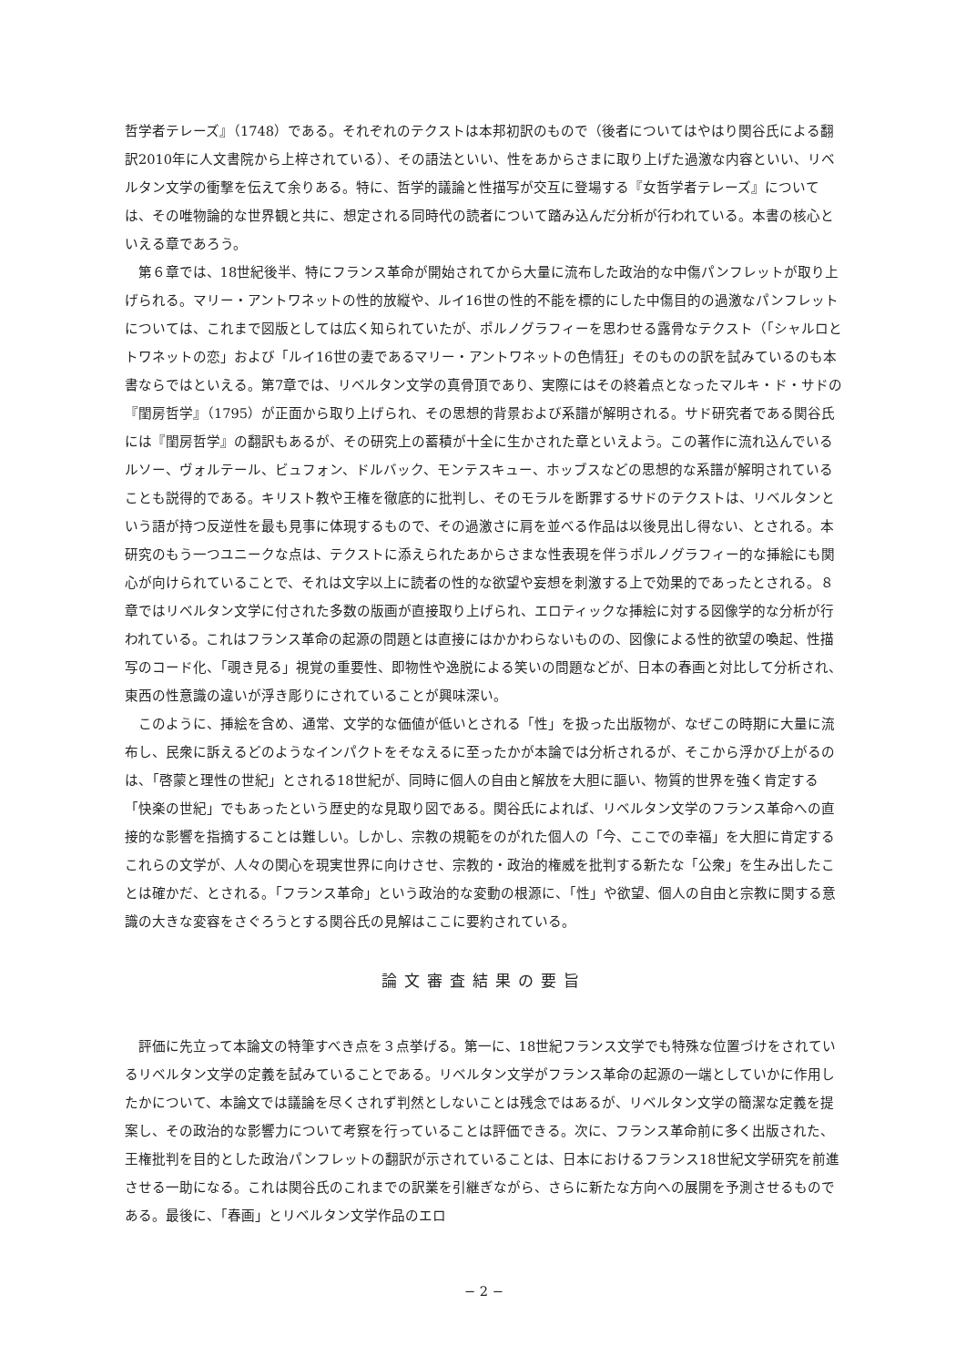哲学者テレーズ』（1748）である。それぞれのテクストは本邦初訳のもので（後者についてはやはり関谷氏による翻訳2010年に人文書院から上梓されている）、その語法といい、性をあからさまに取り上げた過激な内容といい、リベルタン文学の衝撃を伝えて余りある。特に、哲学的議論と性描写が交互に登場する『女哲学者テレーズ』については、その唯物論的な世界観と共に、想定される同時代の読者について踏み込んだ分析が行われている。本書の核心といえる章であろう。
第６章では、18世紀後半、特にフランス革命が開始されてから大量に流布した政治的な中傷パンフレットが取り上げられる。マリー・アントワネットの性的放縦や、ルイ16世の性的不能を標的にした中傷目的の過激なパンフレットについては、これまで図版としては広く知られていたが、ポルノグラフィーを思わせる露骨なテクスト（「シャルロとトワネットの恋」および「ルイ16世の妻であるマリー・アントワネットの色情狂」そのものの訳を試みているのも本書ならではといえる。第7章では、リベルタン文学の真骨頂であり、実際にはその終着点となったマルキ・ド・サドの『閨房哲学』（1795）が正面から取り上げられ、その思想的背景および系譜が解明される。サド研究者である関谷氏には『閨房哲学』の翻訳もあるが、その研究上の蓄積が十全に生かされた章といえよう。この著作に流れ込んでいるルソー、ヴォルテール、ビュフォン、ドルバック、モンテスキュー、ホッブスなどの思想的な系譜が解明されていることも説得的である。キリスト教や王権を徹底的に批判し、そのモラルを断罪するサドのテクストは、リベルタンという語が持つ反逆性を最も見事に体現するもので、その過激さに肩を並べる作品は以後見出し得ない、とされる。本研究のもう一つユニークな点は、テクストに添えられたあからさまな性表現を伴うポルノグラフィー的な挿絵にも関心が向けられていることで、それは文字以上に読者の性的な欲望や妄想を刺激する上で効果的であったとされる。８章ではリベルタン文学に付された多数の版画が直接取り上げられ、エロティックな挿絵に対する図像学的な分析が行われている。これはフランス革命の起源の問題とは直接にはかかわらないものの、図像による性的欲望の喚起、性描写のコード化、「覗き見る」視覚の重要性、即物性や逸脱による笑いの問題などが、日本の春画と対比して分析され、東西の性意識の違いが浮き彫りにされていることが興味深い。
このように、挿絵を含め、通常、文学的な価値が低いとされる「性」を扱った出版物が、なぜこの時期に大量に流布し、民衆に訴えるどのようなインパクトをそなえるに至ったかが本論では分析されるが、そこから浮かび上がるのは、「啓蒙と理性の世紀」とされる18世紀が、同時に個人の自由と解放を大胆に謳い、物質的世界を強く肯定する「快楽の世紀」でもあったという歴史的な見取り図である。関谷氏によれば、リベルタン文学のフランス革命への直接的な影響を指摘することは難しい。しかし、宗教の規範をのがれた個人の「今、ここでの幸福」を大胆に肯定するこれらの文学が、人々の関心を現実世界に向けさせ、宗教的・政治的権威を批判する新たな「公衆」を生み出したことは確かだ、とされる。「フランス革命」という政治的な変動の根源に、「性」や欲望、個人の自由と宗教に関する意識の大きな変容をさぐろうとする関谷氏の見解はここに要約されている。
論文審査結果の要旨
評価に先立って本論文の特筆すべき点を３点挙げる。第一に、18世紀フランス文学でも特殊な位置づけをされているリベルタン文学の定義を試みていることである。リベルタン文学がフランス革命の起源の一端としていかに作用したかについて、本論文では議論を尽くされず判然としないことは残念ではあるが、リベルタン文学の簡潔な定義を提案し、その政治的な影響力について考察を行っていることは評価できる。次に、フランス革命前に多く出版された、王権批判を目的とした政治パンフレットの翻訳が示されていることは、日本におけるフランス18世紀文学研究を前進させる一助になる。これは関谷氏のこれまでの訳業を引継ぎながら、さらに新たな方向への展開を予測させるものである。最後に、「春画」とリベルタン文学作品のエロ
− 2 −